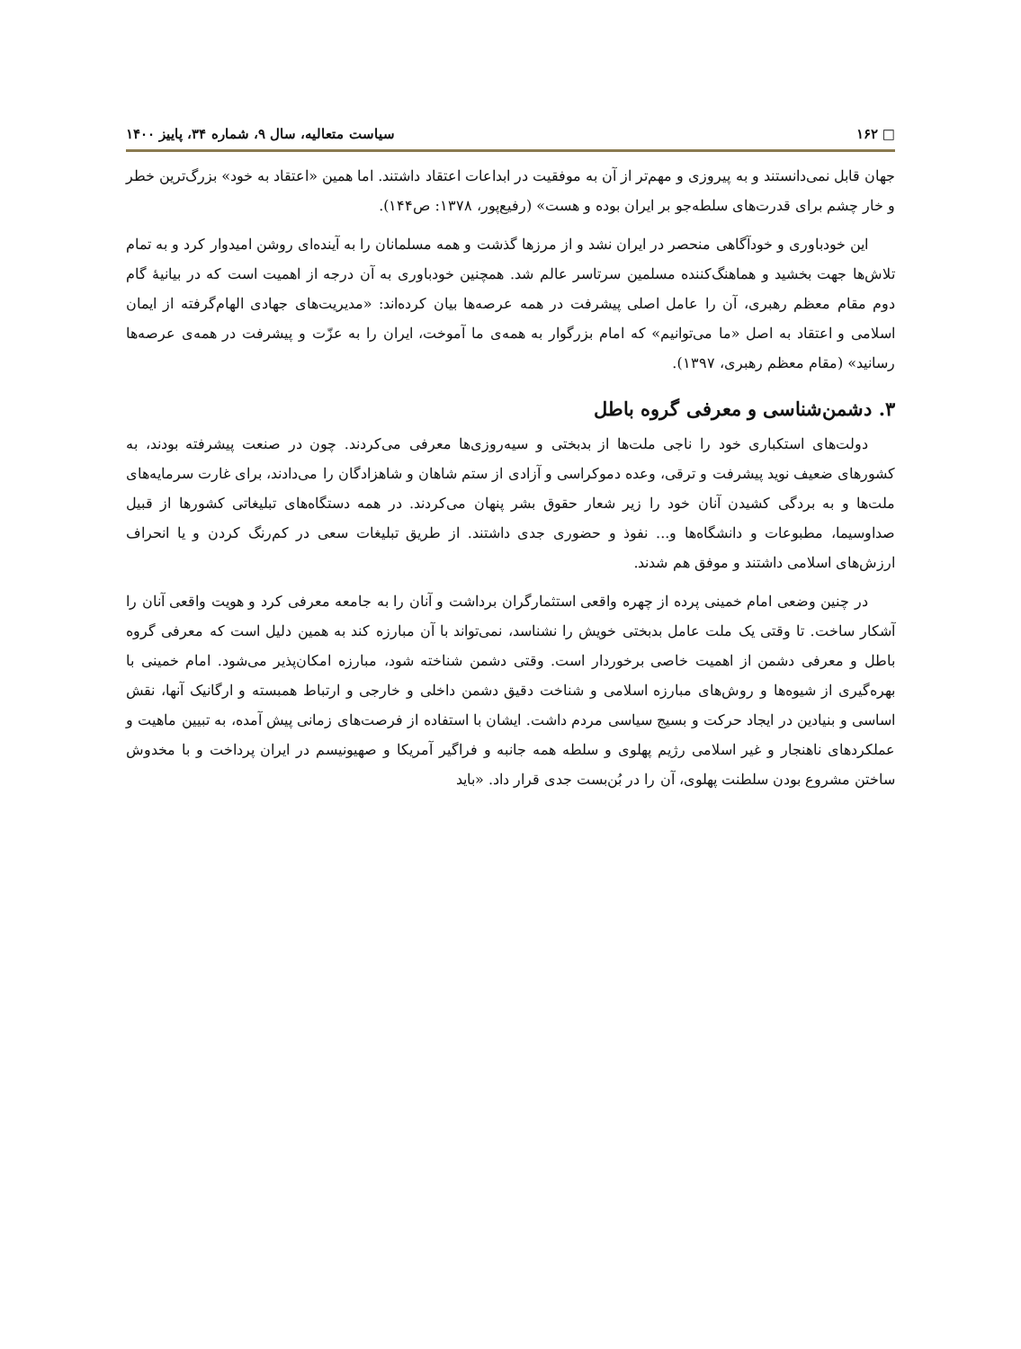□ ۱۶۲ سیاست متعالیه، سال ۹، شماره ۳۴، پاییز ۱۴۰۰
جهان قابل نمی‌دانستند و به پیروزی و مهم‌تر از آن به موفقیت در ابداعات اعتقاد داشتند. اما همین «اعتقاد به خود» بزرگ‌ترین خطر و خار چشم برای قدرت‌های سلطه‌جو بر ایران بوده و هست» (رفیع‌پور، ۱۳۷۸: ص۱۴۴).
این خودباوری و خودآگاهی منحصر در ایران نشد و از مرزها گذشت و همه مسلمانان را به آینده‌ای روشن امیدوار کرد و به تمام تلاش‌ها جهت بخشید و هماهنگ‌کننده مسلمین سرتاسر عالم شد. همچنین خودباوری به آن درجه از اهمیت است که در بیانیهٔ گام دوم مقام معظم رهبری، آن را عامل اصلی پیشرفت در همه عرصه‌ها بیان کرده‌اند: «مدیریت‌های جهادی الهام‌گرفته از ایمان اسلامی و اعتقاد به اصل «ما می‌توانیم» که امام بزرگوار به همه‌ی ما آموخت، ایران را به عزّت و پیشرفت در همه‌ی عرصه‌ها رسانید» (مقام معظم رهبری، ۱۳۹۷).
۳. دشمن‌شناسی و معرفی گروه باطل
دولت‌های استکباری خود را ناجی ملت‌ها از بدبختی و سیه‌روزی‌ها معرفی می‌کردند. چون در صنعت پیشرفته بودند، به کشورهای ضعیف نوید پیشرفت و ترقی، وعده دموکراسی و آزادی از ستم شاهان و شاهزادگان را می‌دادند، برای غارت سرمایه‌های ملت‌ها و به بردگی کشیدن آنان خود را زیر شعار حقوق بشر پنهان می‌کردند. در همه دستگاه‌های تبلیغاتی کشورها از قبیل صداوسیما، مطبوعات و دانشگاه‌ها و... نفوذ و حضوری جدی داشتند. از طریق تبلیغات سعی در کم‌رنگ کردن و یا انحراف ارزش‌های اسلامی داشتند و موفق هم شدند.
در چنین وضعی امام خمینی پرده از چهره واقعی استثمارگران برداشت و آنان را به جامعه معرفی کرد و هویت واقعی آنان را آشکار ساخت. تا وقتی یک ملت عامل بدبختی خویش را نشناسد، نمی‌تواند با آن مبارزه کند به همین دلیل است که معرفی گروه باطل و معرفی دشمن از اهمیت خاصی برخوردار است. وقتی دشمن شناخته شود، مبارزه امکان‌پذیر می‌شود. امام خمینی با بهره‌گیری از شیوه‌ها و روش‌های مبارزه اسلامی و شناخت دقیق دشمن داخلی و خارجی و ارتباط همبسته و ارگانیک آنها، نقش اساسی و بنیادین در ایجاد حرکت و بسیج سیاسی مردم داشت. ایشان با استفاده از فرصت‌های زمانی پیش آمده، به تبیین ماهیت و عملکردهای ناهنجار و غیر اسلامی رژیم پهلوی و سلطه همه جانبه و فراگیر آمریکا و صهیونیسم در ایران پرداخت و با مخدوش ساختن مشروع بودن سلطنت پهلوی، آن را در بُن‌بست جدی قرار داد. «باید